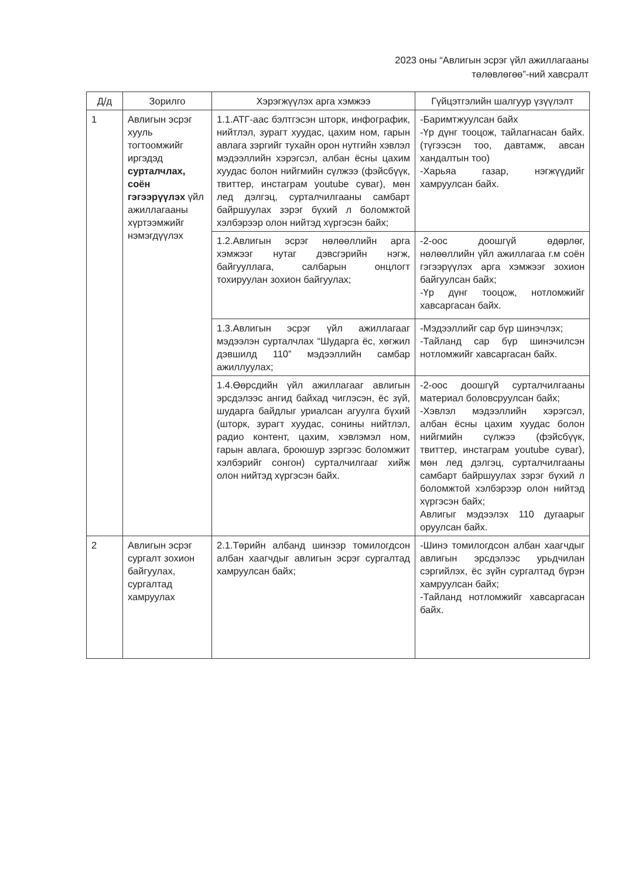2023 оны “Авлигын эсрэг үйл ажиллагааны
төлөвлөгөө”-ний хавсралт
| Д/д | Зорилго | Хэрэгжүүлэх арга хэмжээ | Гүйцэтгэлийн шалгуур үзүүлэлт |
| --- | --- | --- | --- |
| 1 | Авлигын эсрэг хууль тогтоомжийг иргэдэд сурталчлах, соён гэгээрүүлэх үйл ажиллагааны хүртээмжийг нэмэгдүүлэх | 1.1.АТГ-аас бэлтгэсэн шторк, инфографик, нийтлэл, зурагт хуудас, цахим ном, гарын авлага зэргийг тухайн орон нутгийн хэвлэл мэдээллийн хэрэгсэл, албан ёсны цахим хуудас болон нийгмийн сүлжээ (фэйсбүүк, твиттер, инстаграм youtube суваг), мөн лед дэлгэц, сурталчилгааны самбарт байршуулах зэрэг бүхий л боломжтой хэлбэрээр олон нийтэд хүргэсэн байх; | -Баримтжуулсан байх -Үр дүнг тооцож, тайлагнасан байх. (түгээсэн тоо, давтамж, авсан хандалтын тоо) -Харьяа газар, нэгжүүдийг хамруулсан байх. |
| | | 1.2.Авлигын эсрэг нөлөөллийн арга хэмжээг нутаг дэвсгэрийн нэгж, байгууллага, салбарын онцлогт тохируулан зохион байгуулах; | -2-оос доошгүй өдөрлөг, нөлөөллийн үйл ажиллагаа г.м соён гэгээрүүлэх арга хэмжээг зохион байгуулсан байх; -Үр дүнг тооцож, нотломжийг хавсаргасан байх. |
| | | 1.3.Авлигын эсрэг үйл ажиллагааг мэдээлэн сурталчлах “Шударга ёс, хөгжил дэвшилд 110” мэдээллийн самбар ажиллуулах; | -Мэдээллийг сар бүр шинэчлэх; -Тайланд сар бүр шинэчилсэн нотломжийг хавсаргасан байх. |
| | | 1.4.Өөрсдийн үйл ажиллагааг авлигын эрсдэлээс ангид байхад чиглэсэн, ёс зүй, шударга байдлыг уриалсан агуулга бүхий (шторк, зурагт хуудас, сонины нийтлэл, радио контент, цахим, хэвлэмэл ном, гарын авлага, броюшур зэргээс боломжит хэлбэрийг сонгон) сурталчилгааг хийж олон нийтэд хүргэсэн байх. | -2-оос доошгүй сурталчилгааны материал боловсруулсан байх; -Хэвлэл мэдээллийн хэрэгсэл, албан ёсны цахим хуудас болон нийгмийн сүлжээ (фэйсбүүк, твиттер, инстаграм youtube суваг), мөн лед дэлгэц, сурталчилгааны самбарт байршуулах зэрэг бүхий л боломжтой хэлбэрээр олон нийтэд хүргэсэн байх; Авлигыг мэдээлэх 110 дугаарыг оруулсан байх. |
| 2 | Авлигын эсрэг сургалт зохион байгуулах, сургалтад хамруулах | 2.1.Төрийн албанд шинээр томилогдсон албан хаагчдыг авлигын эсрэг сургалтад хамруулсан байх; | -Шинэ томилогдсон албан хаагчдыг авлигын эрсдэлээс урьдчилан сэргийлэх, ёс зүйн сургалтад бүрэн хамруулсан байх; -Тайланд нотломжийг хавсаргасан байх. |